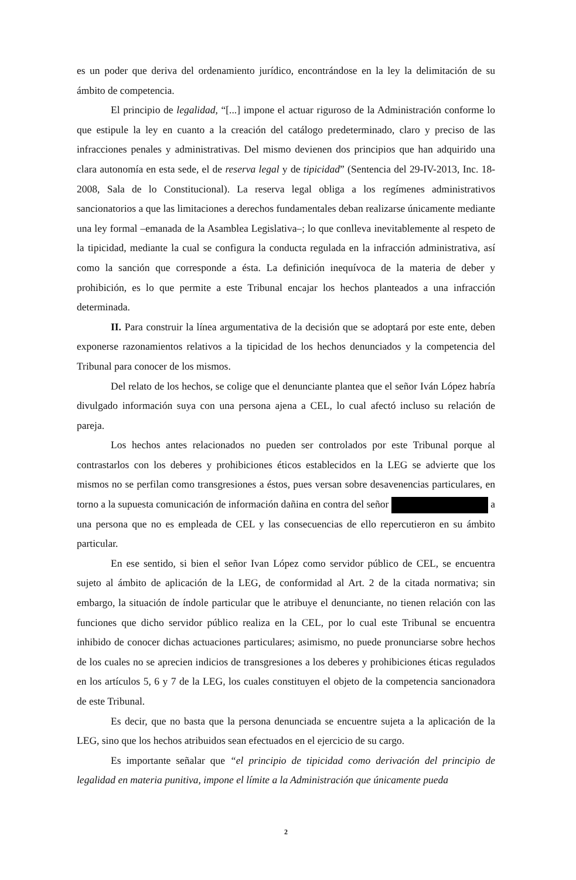es un poder que deriva del ordenamiento jurídico, encontrándose en la ley la delimitación de su ámbito de competencia.
El principio de legalidad, “[...] impone el actuar riguroso de la Administración conforme lo que estipule la ley en cuanto a la creación del catálogo predeterminado, claro y preciso de las infracciones penales y administrativas. Del mismo devienen dos principios que han adquirido una clara autonomía en esta sede, el de reserva legal y de tipicidad” (Sentencia del 29-IV-2013, Inc. 18-2008, Sala de lo Constitucional). La reserva legal obliga a los regímenes administrativos sancionatorios a que las limitaciones a derechos fundamentales deban realizarse únicamente mediante una ley formal –emanada de la Asamblea Legislativa–; lo que conlleva inevitablemente al respeto de la tipicidad, mediante la cual se configura la conducta regulada en la infracción administrativa, así como la sanción que corresponde a ésta. La definición inequívoca de la materia de deber y prohibición, es lo que permite a este Tribunal encajar los hechos planteados a una infracción determinada.
II. Para construir la línea argumentativa de la decisión que se adoptará por este ente, deben exponerse razonamientos relativos a la tipicidad de los hechos denunciados y la competencia del Tribunal para conocer de los mismos.
Del relato de los hechos, se colige que el denunciante plantea que el señor Iván López habría divulgado información suya con una persona ajena a CEL, lo cual afectó incluso su relación de pareja.
Los hechos antes relacionados no pueden ser controlados por este Tribunal porque al contrastarlos con los deberes y prohibiciones éticos establecidos en la LEG se advierte que los mismos no se perfilan como transgresiones a éstos, pues versan sobre desavenencias particulares, en torno a la supuesta comunicación de información dañina en contra del señor a una persona que no es empleada de CEL y las consecuencias de ello repercutieron en su ámbito particular.
En ese sentido, si bien el señor Ivan López como servidor público de CEL, se encuentra sujeto al ámbito de aplicación de la LEG, de conformidad al Art. 2 de la citada normativa; sin embargo, la situación de índole particular que le atribuye el denunciante, no tienen relación con las funciones que dicho servidor público realiza en la CEL, por lo cual este Tribunal se encuentra inhibido de conocer dichas actuaciones particulares; asimismo, no puede pronunciarse sobre hechos de los cuales no se aprecien indicios de transgresiones a los deberes y prohibiciones éticas regulados en los artículos 5, 6 y 7 de la LEG, los cuales constituyen el objeto de la competencia sancionadora de este Tribunal.
Es decir, que no basta que la persona denunciada se encuentre sujeta a la aplicación de la LEG, sino que los hechos atribuidos sean efectuados en el ejercicio de su cargo.
Es importante señalar que “el principio de tipicidad como derivación del principio de legalidad en materia punitiva, impone el límite a la Administración que únicamente pueda
2